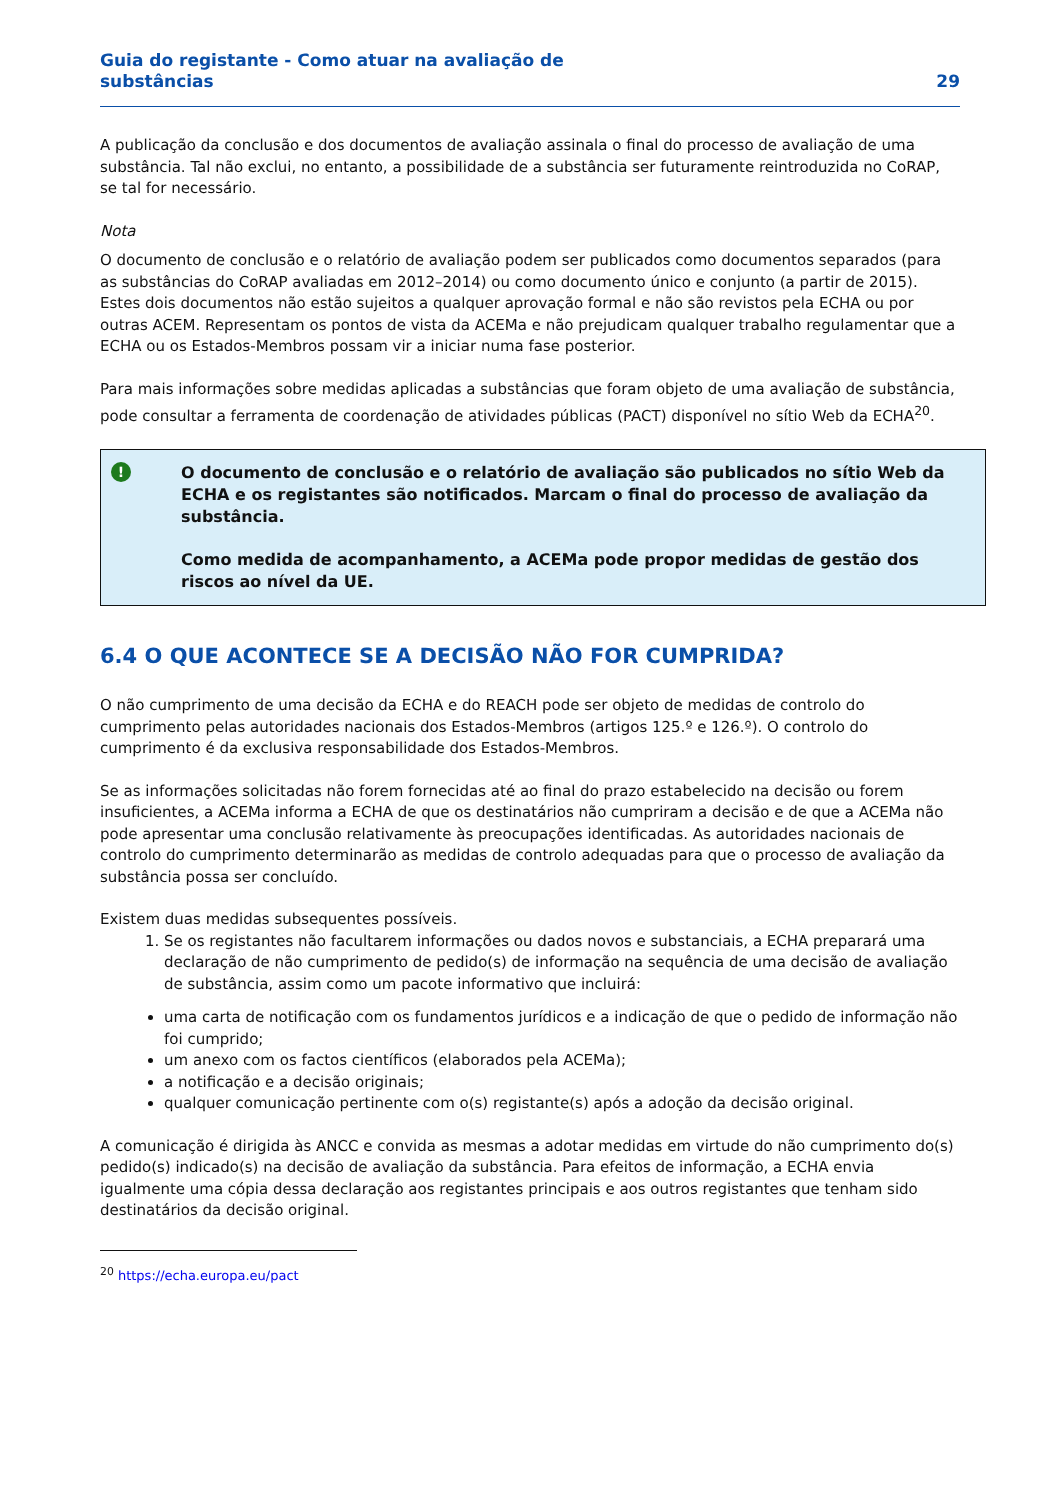Guia do registante - Como atuar na avaliação de
substâncias
29
A publicação da conclusão e dos documentos de avaliação assinala o final do processo de avaliação de uma substância. Tal não exclui, no entanto, a possibilidade de a substância ser futuramente reintroduzida no CoRAP, se tal for necessário.
Nota
O documento de conclusão e o relatório de avaliação podem ser publicados como documentos separados (para as substâncias do CoRAP avaliadas em 2012–2014) ou como documento único e conjunto (a partir de 2015).
Estes dois documentos não estão sujeitos a qualquer aprovação formal e não são revistos pela ECHA ou por outras ACEM. Representam os pontos de vista da ACEMa e não prejudicam qualquer trabalho regulamentar que a ECHA ou os Estados-Membros possam vir a iniciar numa fase posterior.
Para mais informações sobre medidas aplicadas a substâncias que foram objeto de uma avaliação de substância, pode consultar a ferramenta de coordenação de atividades públicas (PACT) disponível no sítio Web da ECHA<sup>20</sup>.
!
O documento de conclusão e o relatório de avaliação são publicados no sítio Web da ECHA e os registantes são notificados. Marcam o final do processo de avaliação da substância.
Como medida de acompanhamento, a ACEMa pode propor medidas de gestão dos riscos ao nível da UE.
6.4 O QUE ACONTECE SE A DECISÃO NÃO FOR CUMPRIDA?
O não cumprimento de uma decisão da ECHA e do REACH pode ser objeto de medidas de controlo do cumprimento pelas autoridades nacionais dos Estados-Membros (artigos 125.º e 126.º). O controlo do cumprimento é da exclusiva responsabilidade dos Estados-Membros.
Se as informações solicitadas não forem fornecidas até ao final do prazo estabelecido na decisão ou forem insuficientes, a ACEMa informa a ECHA de que os destinatários não cumpriram a decisão e de que a ACEMa não pode apresentar uma conclusão relativamente às preocupações identificadas. As autoridades nacionais de controlo do cumprimento determinarão as medidas de controlo adequadas para que o processo de avaliação da substância possa ser concluído.
Existem duas medidas subsequentes possíveis.
1. Se os registantes não facultarem informações ou dados novos e substanciais, a ECHA preparará uma declaração de não cumprimento de pedido(s) de informação na sequência de uma decisão de avaliação de substância, assim como um pacote informativo que incluirá:
uma carta de notificação com os fundamentos jurídicos e a indicação de que o pedido de informação não foi cumprido;
um anexo com os factos científicos (elaborados pela ACEMa);
a notificação e a decisão originais;
qualquer comunicação pertinente com o(s) registante(s) após a adoção da decisão original.
A comunicação é dirigida às ANCC e convida as mesmas a adotar medidas em virtude do não cumprimento do(s) pedido(s) indicado(s) na decisão de avaliação da substância. Para efeitos de informação, a ECHA envia igualmente uma cópia dessa declaração aos registantes principais e aos outros registantes que tenham sido destinatários da decisão original.
<sup>20</sup> https://echa.europa.eu/pact